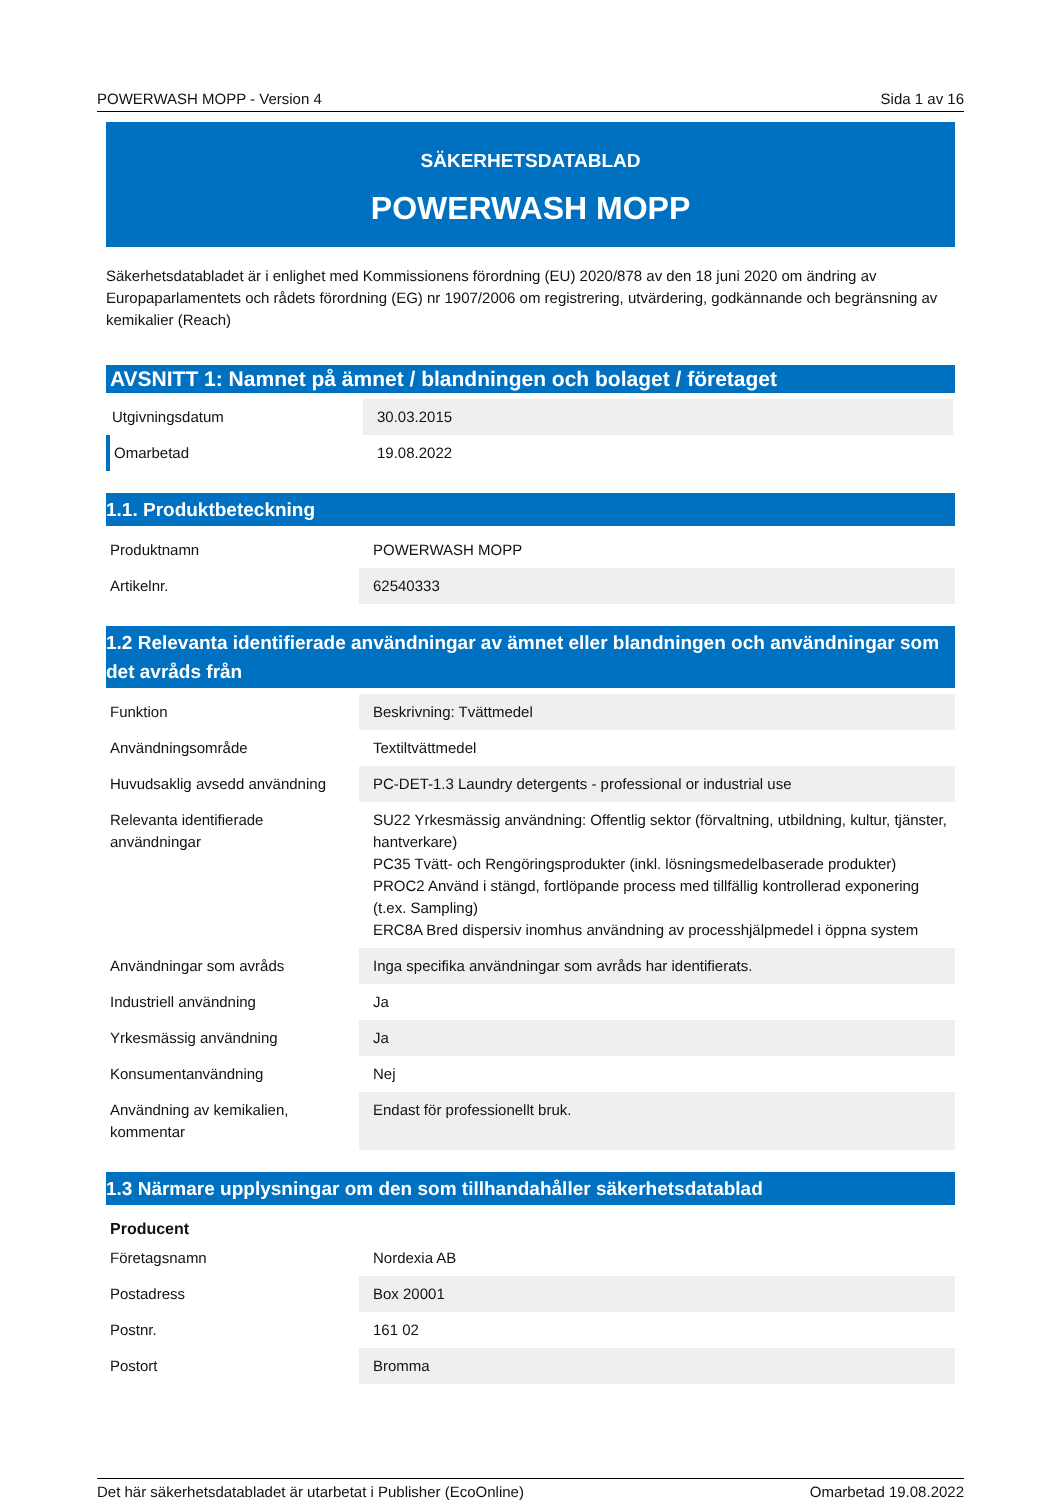POWERWASH MOPP - Version 4 Sida 1 av 16
SÄKERHETSDATABLAD
POWERWASH MOPP
Säkerhetsdatabladet är i enlighet med Kommissionens förordning (EU) 2020/878 av den 18 juni 2020 om ändring av Europaparlamentets och rådets förordning (EG) nr 1907/2006 om registrering, utvärdering, godkännande och begränsning av kemikalier (Reach)
AVSNITT 1: Namnet på ämnet / blandningen och bolaget / företaget
| Utgivningsdatum | 30.03.2015 |
| Omarbetad | 19.08.2022 |
1.1. Produktbeteckning
| Produktnamn | POWERWASH MOPP |
| Artikelnr. | 62540333 |
1.2 Relevanta identifierade användningar av ämnet eller blandningen och användningar som det avråds från
| Funktion | Beskrivning: Tvättmedel |
| Användningsområde | Textiltvättmedel |
| Huvudsaklig avsedd användning | PC-DET-1.3 Laundry detergents - professional or industrial use |
| Relevanta identifierade användningar | SU22 Yrkesmässig användning: Offentlig sektor (förvaltning, utbildning, kultur, tjänster, hantverkare) PC35 Tvätt- och Rengöringsprodukter (inkl. lösningsmedelbaserade produkter) PROC2 Använd i stängd, fortlöpande process med tillfällig kontrollerad exponering (t.ex. Sampling) ERC8A Bred dispersiv inomhus användning av processhjälpmedel i öppna system |
| Användningar som avråds | Inga specifika användningar som avråds har identifierats. |
| Industriell användning | Ja |
| Yrkesmässig användning | Ja |
| Konsumentanvändning | Nej |
| Användning av kemikalien, kommentar | Endast för professionellt bruk. |
1.3 Närmare upplysningar om den som tillhandahåller säkerhetsdatablad
| Producent | |
| Företagsnamn | Nordexia AB |
| Postadress | Box 20001 |
| Postnr. | 161 02 |
| Postort | Bromma |
Det här säkerhetsdatabladet är utarbetat i Publisher (EcoOnline) Omarbetad 19.08.2022